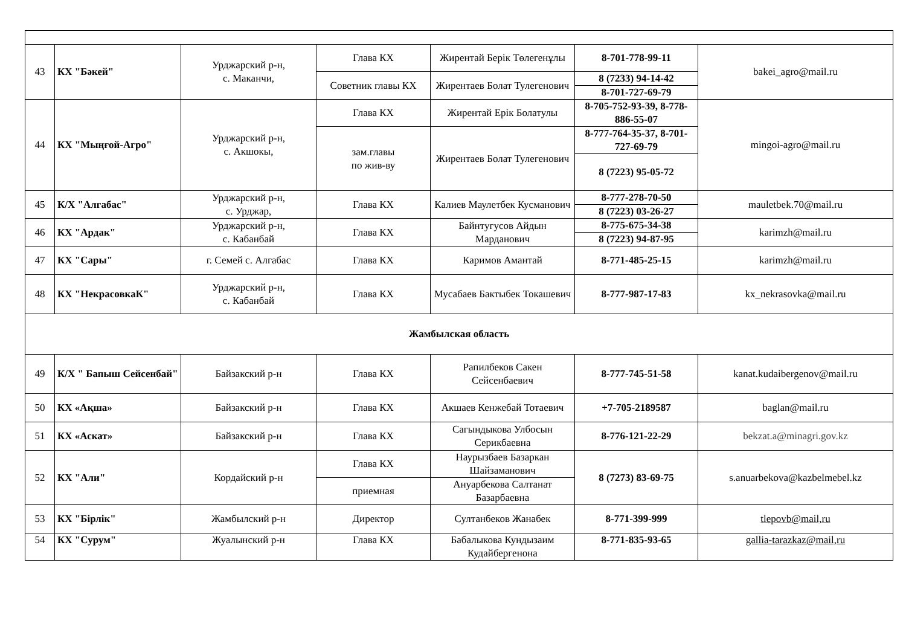| 43 | КХ "Бәкей" | Урджарский р-н, с. Маканчи, | Глава КХ | Жирентай Берік Төлегенұлы | 8-701-778-99-11 | bakei_agro@mail.ru |
| | | | Советник главы КХ | Жирентаев Болат Тулегенович | 8 (7233) 94-14-42 | |
| | | | | | 8-701-727-69-79 | |
| 44 | КХ "Мыңғой-Агро" | Урджарский р-н, с. Акшокы, | Глава КХ | Жирентай Ерік Болатулы | 8-705-752-93-39, 8-778-886-55-07 | mingoi-agro@mail.ru |
| | | | зам.главы по жив-ву | Жирентаев Болат Тулегенович | 8-777-764-35-37, 8-701-727-69-79 | |
| | | | | | 8 (7223) 95-05-72 | |
| 45 | К/Х "Алгабас" | Урджарский р-н, с. Урджар, | Глава КХ | Калиев Маулетбек Кусманович | 8-777-278-70-50 | mauletbek.70@mail.ru |
| | | | | | 8 (7223) 03-26-27 | |
| 46 | КХ "Ардак" | Урджарский р-н, с. Кабанбай | Глава КХ | Байнтугусов Айдын Марданович | 8-775-675-34-38 | karimzh@mail.ru |
| | | | | | 8 (7223) 94-87-95 | |
| 47 | КХ "Сары" | г. Семей с. Алгабас | Глава КХ | Каримов Амантай | 8-771-485-25-15 | karimzh@mail.ru |
| 48 | КХ "НекрасовкаК" | Урджарский р-н, с. Кабанбай | Глава КХ | Мусабаев Бактыбек Токашевич | 8-777-987-17-83 | kx_nekrasovka@mail.ru |
| Жамбылская область | | | | | | |
| 49 | К/Х " Бапыш Сейсенбай" | Байзакский р-н | Глава КХ | Рапилбеков Сакен Сейсенбаевич | 8-777-745-51-58 | kanat.kudaibergenov@mail.ru |
| 50 | КХ «Ақша» | Байзакский р-н | Глава КХ | Акшаев Кенжебай Тотаевич | +7-705-2189587 | baglan@mail.ru |
| 51 | КХ «Аскат» | Байзакский р-н | Глава КХ | Сагындыкова Улбосын Серикбаевна | 8-776-121-22-29 | bekzat.a@minagri.gov.kz |
| 52 | КХ "Али" | Кордайский р-н | Глава КХ | Наурызбаев Базаркан Шайзаманович | 8 (7273) 83-69-75 | s.anuarbekova@kazbelmebel.kz |
| | | | приемная | Ануарбекова Салтанат Базарбаевна | | |
| 53 | КХ "Бірлік" | Жамбылский р-н | Директор | Султанбеков Жанабек | 8-771-399-999 | tlepovb@mail,ru |
| 54 | КХ "Сурум" | Жуалынский р-н | Глава КХ | Бабалыкова Кундызаим Кудайбергенона | 8-771-835-93-65 | gallia-tarazkaz@mail,ru |